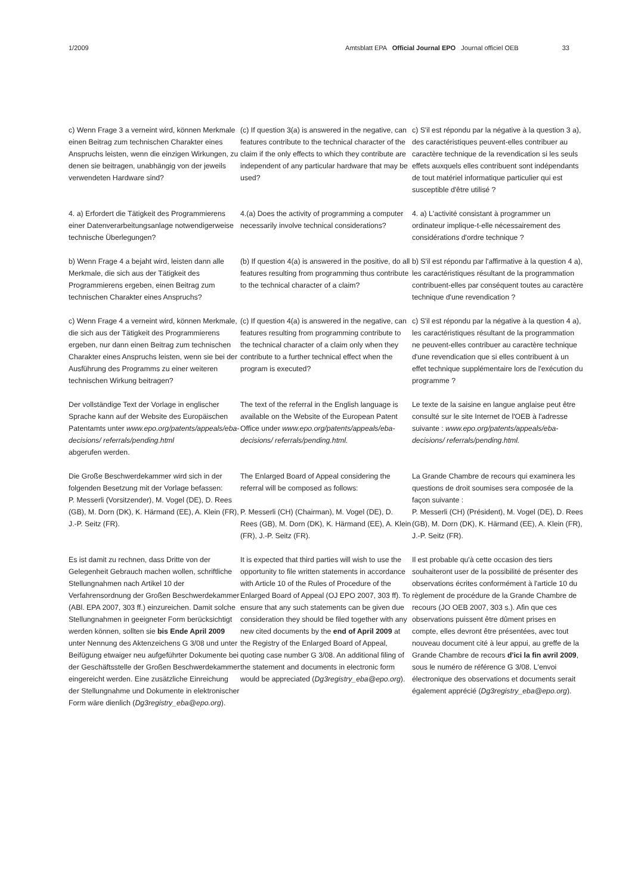1/2009 Amtsblatt EPA Official Journal EPO Journal officiel OEB 33
c) Wenn Frage 3 a verneint wird, können Merkmale einen Beitrag zum technischen Charakter eines Anspruchs leisten, wenn die einzigen Wirkungen, zu denen sie beitragen, unabhängig von der jeweils verwendeten Hardware sind?
(c) If question 3(a) is answered in the negative, can features contribute to the technical character of the claim if the only effects to which they contribute are independent of any particular hardware that may be used?
c) S'il est répondu par la négative à la question 3 a), des caractéristiques peuvent-elles contribuer au caractère technique de la revendication si les seuls effets auxquels elles contribuent sont indépendants de tout matériel informatique particulier qui est susceptible d'être utilisé ?
4. a) Erfordert die Tätigkeit des Programmierens einer Datenverarbeitungsanlage notwendigerweise technische Überlegungen?
4.(a) Does the activity of programming a computer necessarily involve technical considerations?
4. a) L'activité consistant à programmer un ordinateur implique-t-elle nécessairement des considérations d'ordre technique ?
b) Wenn Frage 4 a bejaht wird, leisten dann alle Merkmale, die sich aus der Tätigkeit des Programmierens ergeben, einen Beitrag zum technischen Charakter eines Anspruchs?
(b) If question 4(a) is answered in the positive, do all features resulting from programming thus contribute to the technical character of a claim?
b) S'il est répondu par l'affirmative à la question 4 a), les caractéristiques résultant de la programmation contribuent-elles par conséquent toutes au caractère technique d'une revendication ?
c) Wenn Frage 4 a verneint wird, können Merkmale, die sich aus der Tätigkeit des Programmierens ergeben, nur dann einen Beitrag zum technischen Charakter eines Anspruchs leisten, wenn sie bei der Ausführung des Programms zu einer weiteren technischen Wirkung beitragen?
(c) If question 4(a) is answered in the negative, can features resulting from programming contribute to the technical character of a claim only when they contribute to a further technical effect when the program is executed?
c) S'il est répondu par la négative à la question 4 a), les caractéristiques résultant de la programmation ne peuvent-elles contribuer au caractère technique d'une revendication que si elles contribuent à un effet technique supplémentaire lors de l'exécution du programme ?
Der vollständige Text der Vorlage in englischer Sprache kann auf der Website des Europäischen Patentamts unter www.epo.org/patents/appeals/eba-decisions/ referrals/pending.html
abgerufen werden.
The text of the referral in the English language is available on the Website of the European Patent Office under www.epo.org/patents/appeals/eba-decisions/ referrals/pending.html.
Le texte de la saisine en langue anglaise peut être consulté sur le site Internet de l'OEB à l'adresse suivante : www.epo.org/patents/appeals/eba-decisions/ referrals/pending.html.
Die Große Beschwerdekammer wird sich in der folgenden Besetzung mit der Vorlage befassen:
P. Messerli (Vorsitzender), M. Vogel (DE), D. Rees (GB), M. Dorn (DK), K. Härmand (EE), A. Klein (FR), J.-P. Seitz (FR).
The Enlarged Board of Appeal considering the referral will be composed as follows:
P. Messerli (CH) (Chairman), M. Vogel (DE), D. Rees (GB), M. Dorn (DK), K. Härmand (EE), A. Klein (FR), J.-P. Seitz (FR).
La Grande Chambre de recours qui examinera les questions de droit soumises sera composée de la façon suivante :
P. Messerli (CH) (Président), M. Vogel (DE), D. Rees (GB), M. Dorn (DK), K. Härmand (EE), A. Klein (FR), J.-P. Seitz (FR).
Es ist damit zu rechnen, dass Dritte von der Gelegenheit Gebrauch machen wollen, schriftliche Stellungnahmen nach Artikel 10 der Verfahrensordnung der Großen Beschwerdekammer (ABl. EPA 2007, 303 ff.) einzureichen. Damit solche Stellungnahmen in geeigneter Form berücksichtigt werden können, sollten sie bis Ende April 2009 unter Nennung des Aktenzeichens G 3/08 und unter Beifügung etwaiger neu aufgeführter Dokumente bei der Geschäftsstelle der Großen Beschwerdekammer eingereicht werden. Eine zusätzliche Einreichung der Stellungnahme und Dokumente in elektronischer Form wäre dienlich (Dg3registry_eba@epo.org).
It is expected that third parties will wish to use the opportunity to file written statements in accordance with Article 10 of the Rules of Procedure of the Enlarged Board of Appeal (OJ EPO 2007, 303 ff). To ensure that any such statements can be given due consideration they should be filed together with any new cited documents by the end of April 2009 at the Registry of the Enlarged Board of Appeal, quoting case number G 3/08. An additional filing of the statement and documents in electronic form would be appreciated (Dg3registry_eba@epo.org).
Il est probable qu'à cette occasion des tiers souhaiteront user de la possibilité de présenter des observations écrites conformément à l'article 10 du règlement de procédure de la Grande Chambre de recours (JO OEB 2007, 303 s.). Afin que ces observations puissent être dûment prises en compte, elles devront être présentées, avec tout nouveau document cité à leur appui, au greffe de la Grande Chambre de recours d'ici la fin avril 2009, sous le numéro de référence G 3/08. L'envoi électronique des observations et documents serait également apprécié (Dg3registry_eba@epo.org).